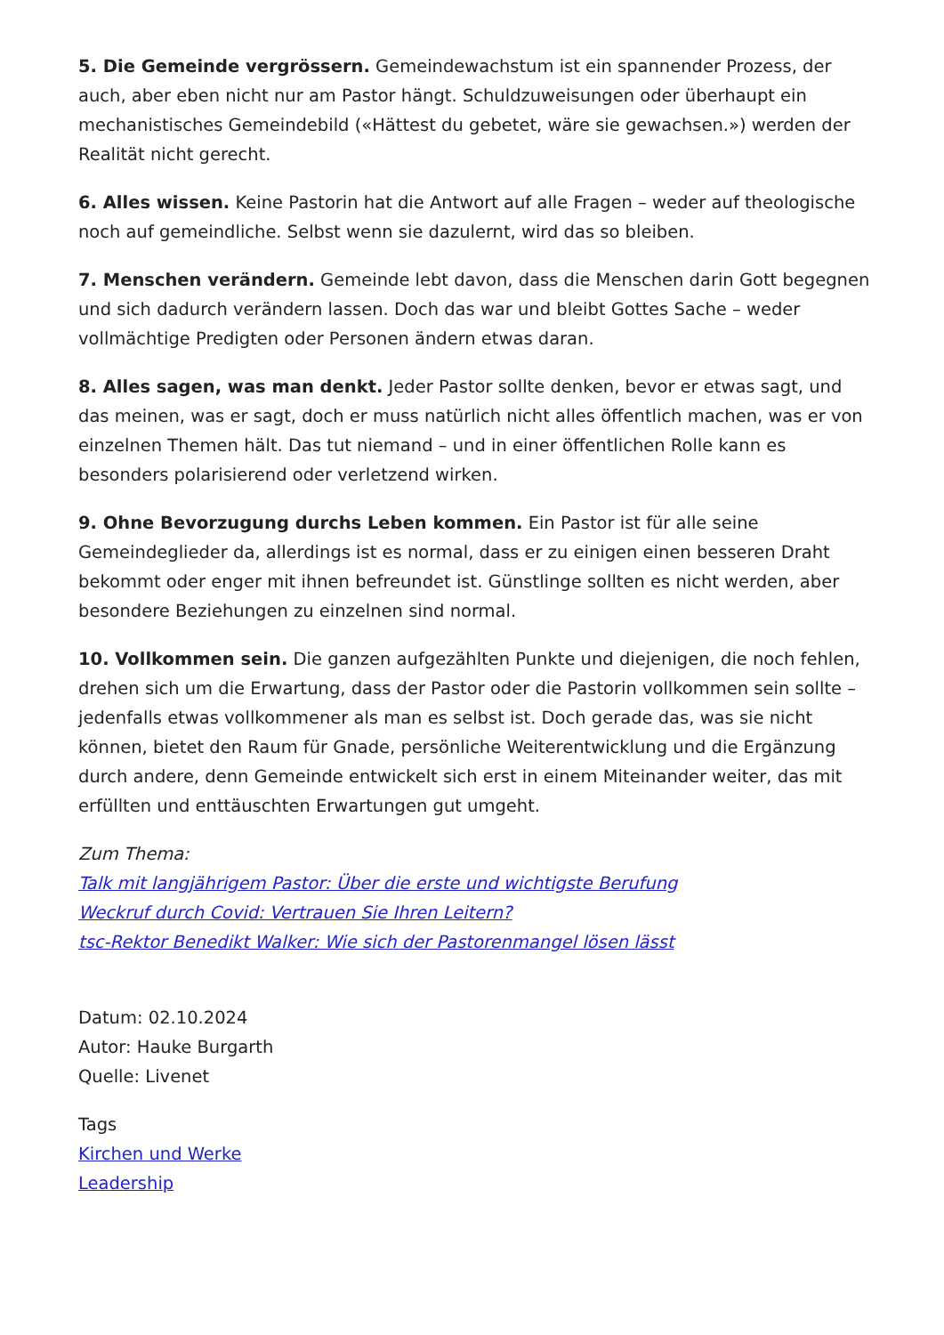5. Die Gemeinde vergrössern. Gemeindewachstum ist ein spannender Prozess, der auch, aber eben nicht nur am Pastor hängt. Schuldzuweisungen oder überhaupt ein mechanistisches Gemeindebild («Hättest du gebetet, wäre sie gewachsen.») werden der Realität nicht gerecht.
6. Alles wissen. Keine Pastorin hat die Antwort auf alle Fragen – weder auf theologische noch auf gemeindliche. Selbst wenn sie dazulernt, wird das so bleiben.
7. Menschen verändern. Gemeinde lebt davon, dass die Menschen darin Gott begegnen und sich dadurch verändern lassen. Doch das war und bleibt Gottes Sache – weder vollmächtige Predigten oder Personen ändern etwas daran.
8. Alles sagen, was man denkt. Jeder Pastor sollte denken, bevor er etwas sagt, und das meinen, was er sagt, doch er muss natürlich nicht alles öffentlich machen, was er von einzelnen Themen hält. Das tut niemand – und in einer öffentlichen Rolle kann es besonders polarisierend oder verletzend wirken.
9. Ohne Bevorzugung durchs Leben kommen. Ein Pastor ist für alle seine Gemeindeglieder da, allerdings ist es normal, dass er zu einigen einen besseren Draht bekommt oder enger mit ihnen befreundet ist. Günstlinge sollten es nicht werden, aber besondere Beziehungen zu einzelnen sind normal.
10. Vollkommen sein. Die ganzen aufgezählten Punkte und diejenigen, die noch fehlen, drehen sich um die Erwartung, dass der Pastor oder die Pastorin vollkommen sein sollte – jedenfalls etwas vollkommener als man es selbst ist. Doch gerade das, was sie nicht können, bietet den Raum für Gnade, persönliche Weiterentwicklung und die Ergänzung durch andere, denn Gemeinde entwickelt sich erst in einem Miteinander weiter, das mit erfüllten und enttäuschten Erwartungen gut umgeht.
Zum Thema:
Talk mit langjährigem Pastor: Über die erste und wichtigste Berufung
Weckruf durch Covid: Vertrauen Sie Ihren Leitern?
tsc-Rektor Benedikt Walker: Wie sich der Pastorenmangel lösen lässt
Datum: 02.10.2024
Autor: Hauke Burgarth
Quelle: Livenet
Tags
Kirchen und Werke
Leadership